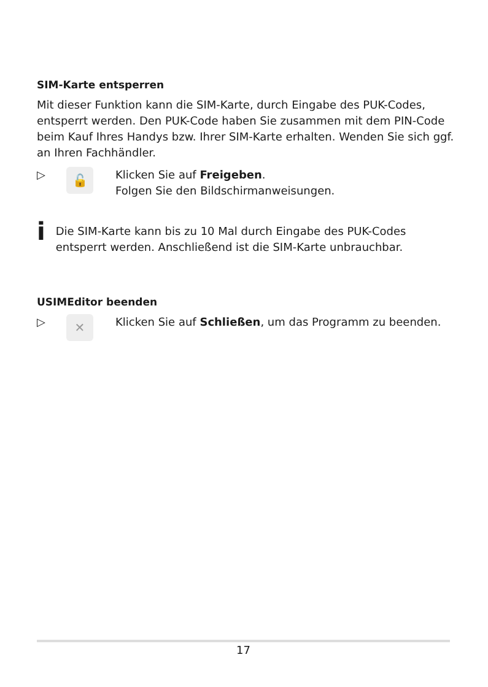SIM-Karte entsperren
Mit dieser Funktion kann die SIM-Karte, durch Eingabe des PUK-Codes, entsperrt werden. Den PUK-Code haben Sie zusammen mit dem PIN-Code beim Kauf Ihres Handys bzw. Ihrer SIM-Karte erhalten. Wenden Sie sich ggf. an Ihren Fachhändler.
▷
🔓
Klicken Sie auf Freigeben.
Folgen Sie den Bildschirmanweisungen.
i
Die SIM-Karte kann bis zu 10 Mal durch Eingabe des PUK-Codes entsperrt werden. Anschließend ist die SIM-Karte unbrauchbar.
USIMEditor beenden
▷
✕
Klicken Sie auf Schließen, um das Programm zu beenden.
17